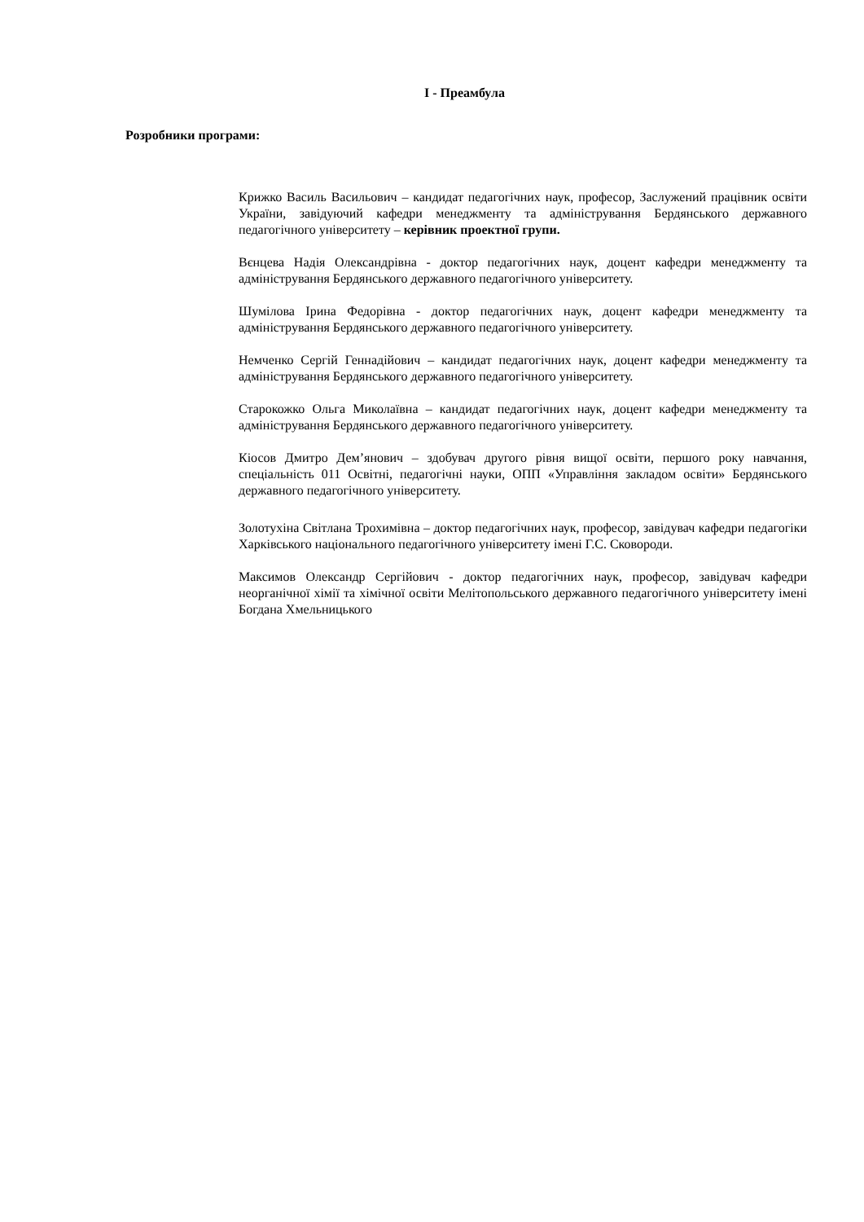І - Преамбула
Розробники програми:
Крижко Василь Васильович – кандидат педагогічних наук, професор, Заслужений працівник освіти України, завідуючий кафедри менеджменту та адміністрування Бердянського державного педагогічного університету – керівник проектної групи.
Вєнцева Надія Олександрівна - доктор педагогічних наук, доцент кафедри менеджменту та адміністрування Бердянського державного педагогічного університету.
Шумілова Ірина Федорівна - доктор педагогічних наук, доцент кафедри менеджменту та адміністрування Бердянського державного педагогічного університету.
Немченко Сергій Геннадійович – кандидат педагогічних наук, доцент кафедри менеджменту та адміністрування Бердянського державного педагогічного університету.
Старокожко Ольга Миколаївна – кандидат педагогічних наук, доцент кафедри менеджменту та адміністрування Бердянського державного педагогічного університету.
Кіосов Дмитро Дем’янович – здобувач другого рівня вищої освіти, першого року навчання, спеціальність 011 Освітні, педагогічні науки, ОПП «Управління закладом освіти» Бердянського державного педагогічного університету.
Золотухіна Світлана Трохимівна – доктор педагогічних наук, професор, завідувач кафедри педагогіки Харківського національного педагогічного університету імені Г.С. Сковороди.
Максимов Олександр Сергійович - доктор педагогічних наук, професор, завідувач кафедри неорганічної хімії та хімічної освіти Мелітопольського державного педагогічного університету імені Богдана Хмельницького